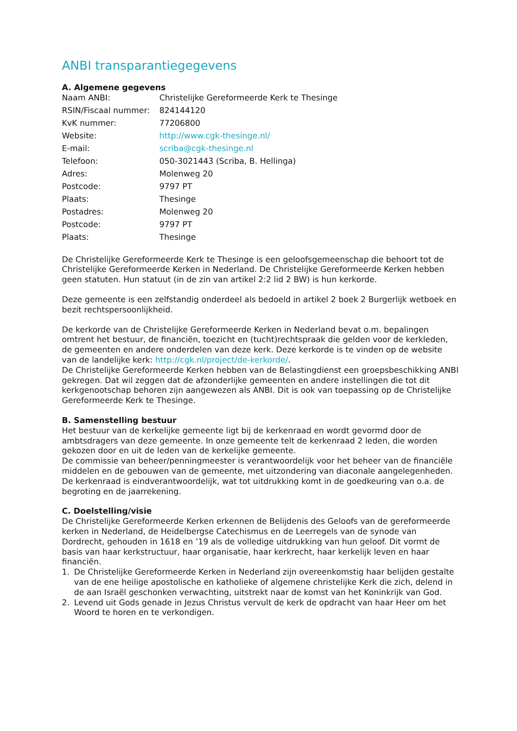ANBI transparantiegegevens
A. Algemene gegevens
| Naam ANBI: | Christelijke Gereformeerde Kerk te Thesinge |
| RSIN/Fiscaal nummer: | 824144120 |
| KvK nummer: | 77206800 |
| Website: | http://www.cgk-thesinge.nl/ |
| E-mail: | scriba@cgk-thesinge.nl |
| Telefoon: | 050-3021443 (Scriba, B. Hellinga) |
| Adres: | Molenweg 20 |
| Postcode: | 9797 PT |
| Plaats: | Thesinge |
| Postadres: | Molenweg 20 |
| Postcode: | 9797 PT |
| Plaats: | Thesinge |
De Christelijke Gereformeerde Kerk te Thesinge is een geloofsgemeenschap die behoort tot de Christelijke Gereformeerde Kerken in Nederland. De Christelijke Gereformeerde Kerken hebben geen statuten. Hun statuut (in de zin van artikel 2:2 lid 2 BW) is hun kerkorde.
Deze gemeente is een zelfstandig onderdeel als bedoeld in artikel 2 boek 2 Burgerlijk wetboek en bezit rechtspersoonlijkheid.
De kerkorde van de Christelijke Gereformeerde Kerken in Nederland bevat o.m. bepalingen omtrent het bestuur, de financiën, toezicht en (tucht)rechtspraak die gelden voor de kerkleden, de gemeenten en andere onderdelen van deze kerk. Deze kerkorde is te vinden op de website van de landelijke kerk: http://cgk.nl/project/de-kerkorde/.
De Christelijke Gereformeerde Kerken hebben van de Belastingdienst een groepsbeschikking ANBI gekregen. Dat wil zeggen dat de afzonderlijke gemeenten en andere instellingen die tot dit kerkgenootschap behoren zijn aangewezen als ANBI. Dit is ook van toepassing op de Christelijke Gereformeerde Kerk te Thesinge.
B. Samenstelling bestuur
Het bestuur van de kerkelijke gemeente ligt bij de kerkenraad en wordt gevormd door de ambtsdragers van deze gemeente. In onze gemeente telt de kerkenraad 2 leden, die worden gekozen door en uit de leden van de kerkelijke gemeente.
De commissie van beheer/penningmeester is verantwoordelijk voor het beheer van de financiële middelen en de gebouwen van de gemeente, met uitzondering van diaconale aangelegenheden.
De kerkenraad is eindverantwoordelijk, wat tot uitdrukking komt in de goedkeuring van o.a. de begroting en de jaarrekening.
C. Doelstelling/visie
De Christelijke Gereformeerde Kerken erkennen de Belijdenis des Geloofs van de gereformeerde kerken in Nederland, de Heidelbergse Catechismus en de Leerregels van de synode van Dordrecht, gehouden in 1618 en ’19 als de volledige uitdrukking van hun geloof. Dit vormt de basis van haar kerkstructuur, haar organisatie, haar kerkrecht, haar kerkelijk leven en haar financiën.
1. De Christelijke Gereformeerde Kerken in Nederland zijn overeenkomstig haar belijden gestalte van de ene heilige apostolische en katholieke of algemene christelijke Kerk die zich, delend in de aan Israël geschonken verwachting, uitstrekt naar de komst van het Koninkrijk van God.
2. Levend uit Gods genade in Jezus Christus vervult de kerk de opdracht van haar Heer om het Woord te horen en te verkondigen.